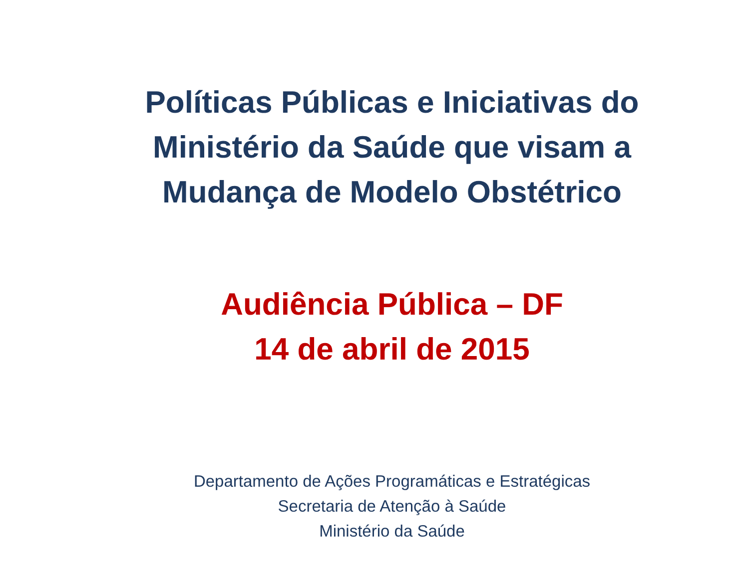Políticas Públicas e Iniciativas do Ministério da Saúde que visam a Mudança de Modelo Obstétrico
Audiência Pública – DF
14 de abril de 2015
Departamento de Ações Programáticas e Estratégicas
Secretaria de Atenção à Saúde
Ministério da Saúde